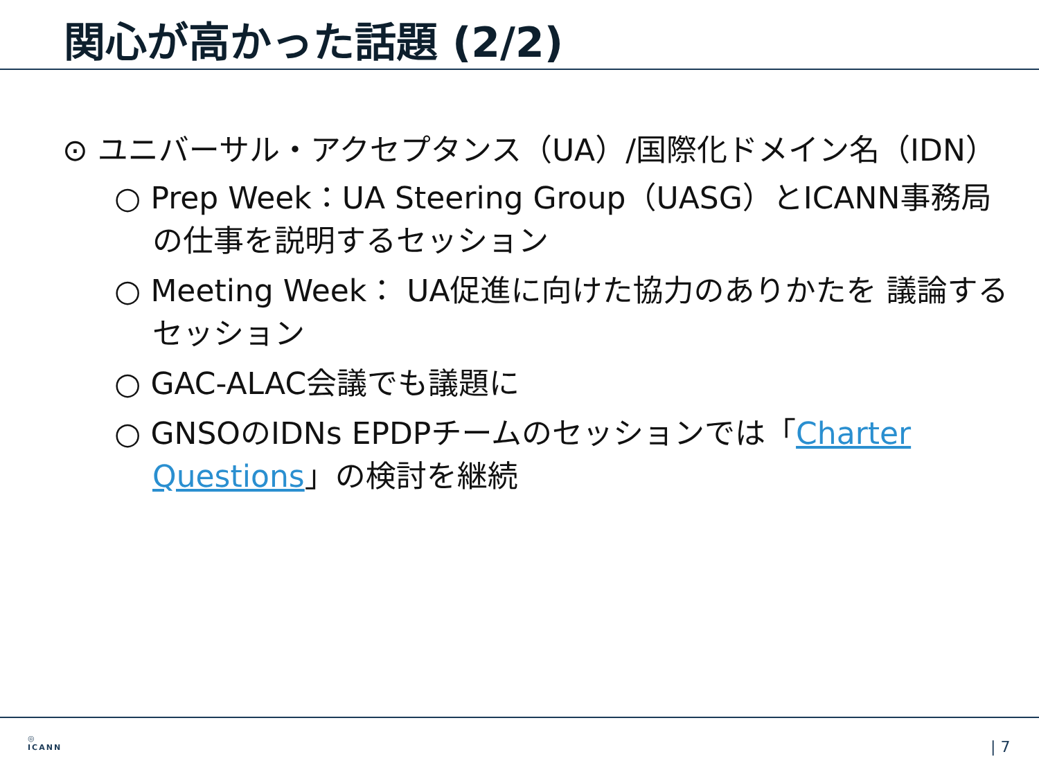関心が高かった話題 (2/2)
⊙ ユニバーサル・アクセプタンス（UA）/国際化ドメイン名（IDN）
○ Prep Week：UA Steering Group（UASG）とICANN事務局の仕事を説明するセッション
○ Meeting Week： UA促進に向けた協力のありかたを 議論するセッション
○ GAC-ALAC会議でも議題に
○ GNSOのIDNs EPDPチームのセッションでは「Charter Questions」の検討を継続
◎
ICANN
| 7